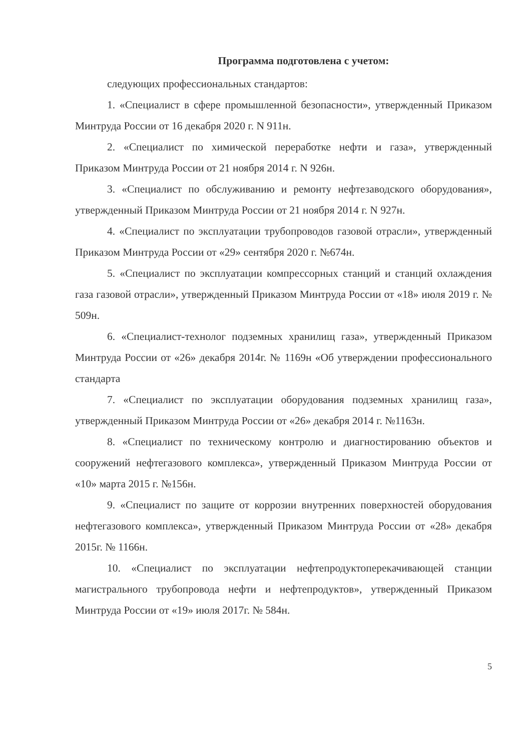Программа подготовлена с учетом:
следующих профессиональных стандартов:
1. «Специалист в сфере промышленной безопасности», утвержденный Приказом Минтруда России от 16 декабря 2020 г. N 911н.
2. «Специалист по химической переработке нефти и газа», утвержденный Приказом Минтруда России от 21 ноября 2014 г. N 926н.
3. «Специалист по обслуживанию и ремонту нефтезаводского оборудования», утвержденный Приказом Минтруда России от 21 ноября 2014 г. N 927н.
4. «Специалист по эксплуатации трубопроводов газовой отрасли», утвержденный Приказом Минтруда России от «29» сентября 2020 г. №674н.
5. «Специалист по эксплуатации компрессорных станций и станций охлаждения газа газовой отрасли», утвержденный Приказом Минтруда России от «18» июля 2019 г. № 509н.
6. «Специалист-технолог подземных хранилищ газа», утвержденный Приказом Минтруда России от «26» декабря 2014г. № 1169н «Об утверждении профессионального стандарта
7. «Специалист по эксплуатации оборудования подземных хранилищ газа», утвержденный Приказом Минтруда России от «26» декабря 2014 г. №1163н.
8. «Специалист по техническому контролю и диагностированию объектов и сооружений нефтегазового комплекса», утвержденный Приказом Минтруда России от «10» марта 2015 г. №156н.
9. «Специалист по защите от коррозии внутренних поверхностей оборудования нефтегазового комплекса», утвержденный Приказом Минтруда России от «28» декабря 2015г. № 1166н.
10. «Специалист по эксплуатации нефтепродуктоперекачивающей станции магистрального трубопровода нефти и нефтепродуктов», утвержденный Приказом Минтруда России от «19» июля 2017г. № 584н.
5